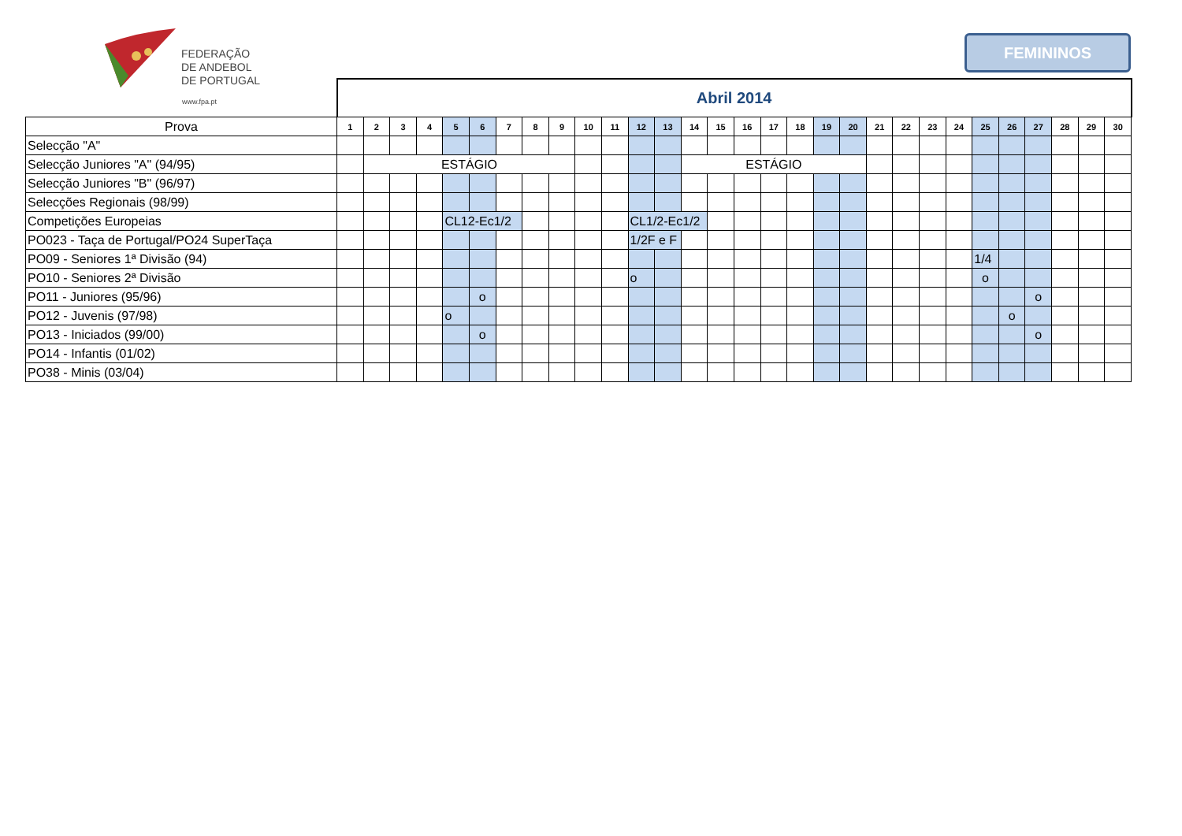FEDERAÇÃO
DE ANDEBOL
DE PORTUGAL
www.fpa.pt
FEMININOS
| | Abril 2014 | | | | | | | | | | | | | | | | | | | | | | | | | | | | | |
| Prova | 1 | 2 | 3 | 4 | 5 | 6 | 7 | 8 | 9 | 10 | 11 | 12 | 13 | 14 | 15 | 16 | 17 | 18 | 19 | 20 | 21 | 22 | 23 | 24 | 25 | 26 | 27 | 28 | 29 | 30 |
| Selecção "A" | | | | | | | | | | | | | | | | | | | | | | | | | | | | | | |
| Selecção Juniores "A" (94/95) | | ESTÁGIO | | | | | | | | | | | | ESTÁGIO | | | | | | | | | | | | | | | | |
| Selecção Juniores "B" (96/97) | | | | | | | | | | | | | | | | | | | | | | | | | | | | | | |
| Selecções Regionais (98/99) | | | | | | | | | | | | | | | | | | | | | | | | | | | | | | |
| Competições Europeias | | | | | CL12-Ec1/2 | | | | | | | CL1/2-Ec1/2 | | | | | | | | | | | | | | | | | | |
| PO023 - Taça de Portugal/PO24 SuperTaça | | | | | | | | | | | | 1/2F e F | | | | | | | | | | | | | | | | | | |
| PO09 - Seniores 1ª Divisão (94) | | | | | | | | | | | | | | | | | | | | | | | | | 1/4 | | | | | |
| PO10 - Seniores 2ª Divisão | | | | | | | | | | | | o | | | | | | | | | | | | | o | | | | | |
| PO11 - Juniores (95/96) | | | | | | o | | | | | | | | | | | | | | | | | | | | | o | | | |
| PO12 - Juvenis (97/98) | | | | | o | | | | | | | | | | | | | | | | | | | | | o | | | | |
| PO13 - Iniciados (99/00) | | | | | | o | | | | | | | | | | | | | | | | | | | | | o | | | |
| PO14 - Infantis (01/02) | | | | | | | | | | | | | | | | | | | | | | | | | | | | | | |
| PO38 - Minis (03/04) | | | | | | | | | | | | | | | | | | | | | | | | | | | | | | |